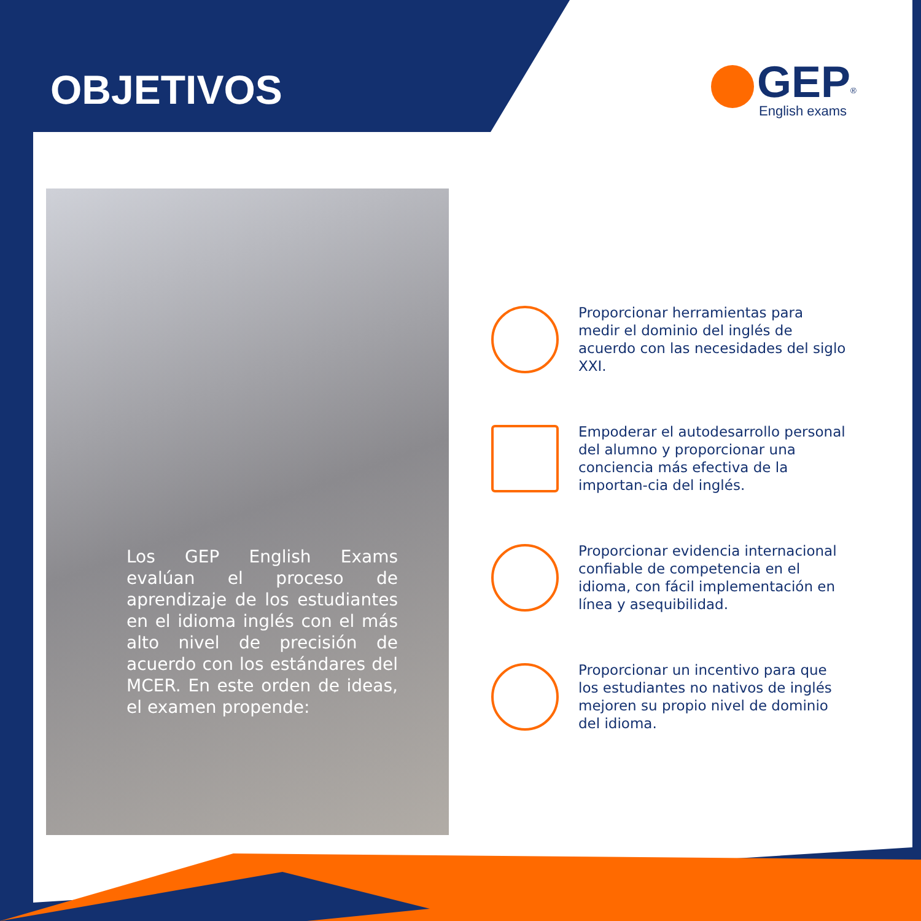OBJETIVOS
GEP<sup>®</sup>
English exams
Los GEP English Exams evalúan el proceso de aprendizaje de los estudiantes en el idioma inglés con el más alto nivel de precisión de acuerdo con los estándares del MCER. En este orden de ideas, el examen propende:
Proporcionar herramientas para medir el dominio del inglés de acuerdo con las necesidades del siglo XXI.
Empoderar el autodesarrollo personal del alumno y proporcionar una conciencia más efectiva de la importan-cia del inglés.
Proporcionar evidencia internacional confiable de competencia en el idioma, con fácil implementación en línea y asequibilidad.
Proporcionar un incentivo para que los estudiantes no nativos de inglés mejoren su propio nivel de dominio del idioma.